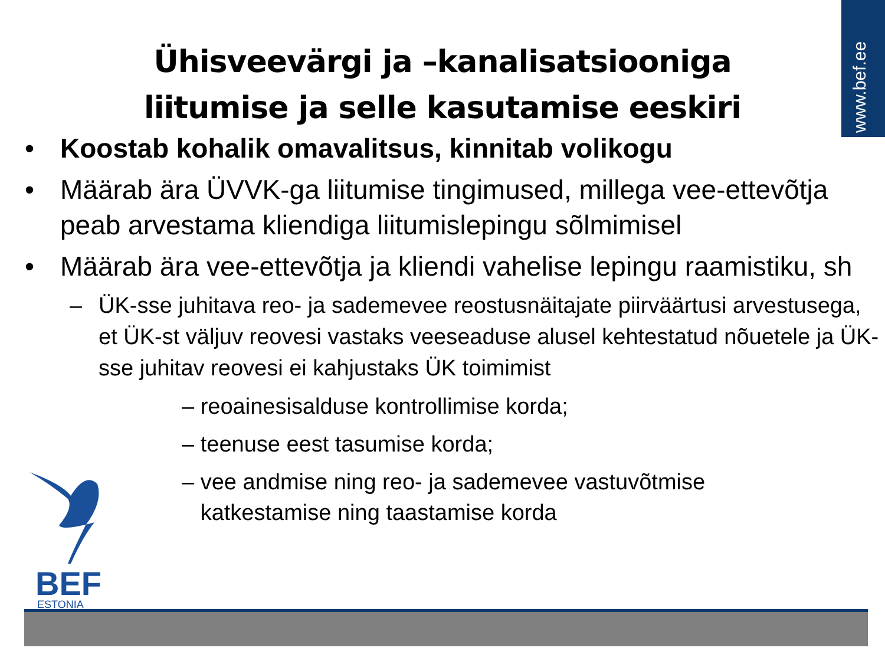www.bef.ee
Ühisveevärgi ja –kanalisatsiooniga
liitumise ja selle kasutamise eeskiri
• Koostab kohalik omavalitsus, kinnitab volikogu
• Määrab ära ÜVVK-ga liitumise tingimused, millega vee-ettevõtja peab arvestama kliendiga liitumislepingu sõlmimisel
• Määrab ära vee-ettevõtja ja kliendi vahelise lepingu raamistiku, sh
– ÜK-sse juhitava reo- ja sademevee reostusnäitajate piirväärtusi arvestusega, et ÜK-st väljuv reovesi vastaks veeseaduse alusel kehtestatud nõuetele ja ÜK-sse juhitav reovesi ei kahjustaks ÜK toimimist
– reoainesisalduse kontrollimise korda;
– teenuse eest tasumise korda;
– vee andmise ning reo- ja sademevee vastuvõtmise
katkestamise ning taastamise korda
BEF
ESTONIA